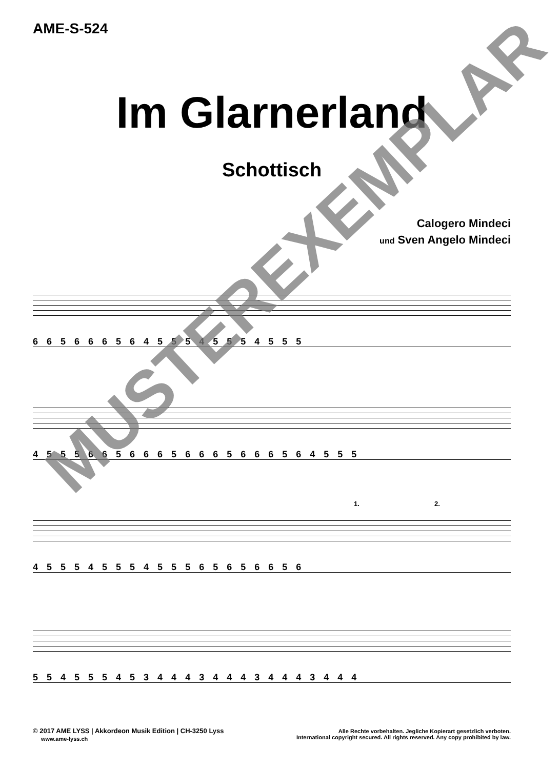AME-S-524
Im Glarnerland
Schottisch
Calogero Mindeci
und Sven Angelo Mindeci
6 6 5 6 6 6 5 6 4 5 5 5 4 5 5 5 4 5 5 5
4 5 5 5 6 6 5 6 6 6 5 6 6 6 5 6 6 6 5 6 4 5 5 5
4 5 5 5 4 5 5 5 4 5 5 5 6 5 6 5 6 6 5 6
1. 2.
5 5 4 5 5 5 4 5 3 4 4 4 3 4 4 4 3 4 4 4 3 4 4 4
MUSTEREXEMPLAR
© 2017 AME LYSS | Akkordeon Musik Edition | CH-3250 Lyss
www.ame-lyss.ch
Alle Rechte vorbehalten. Jegliche Kopierart gesetzlich verboten.
International copyright secured. All rights reserved. Any copy prohibited by law.